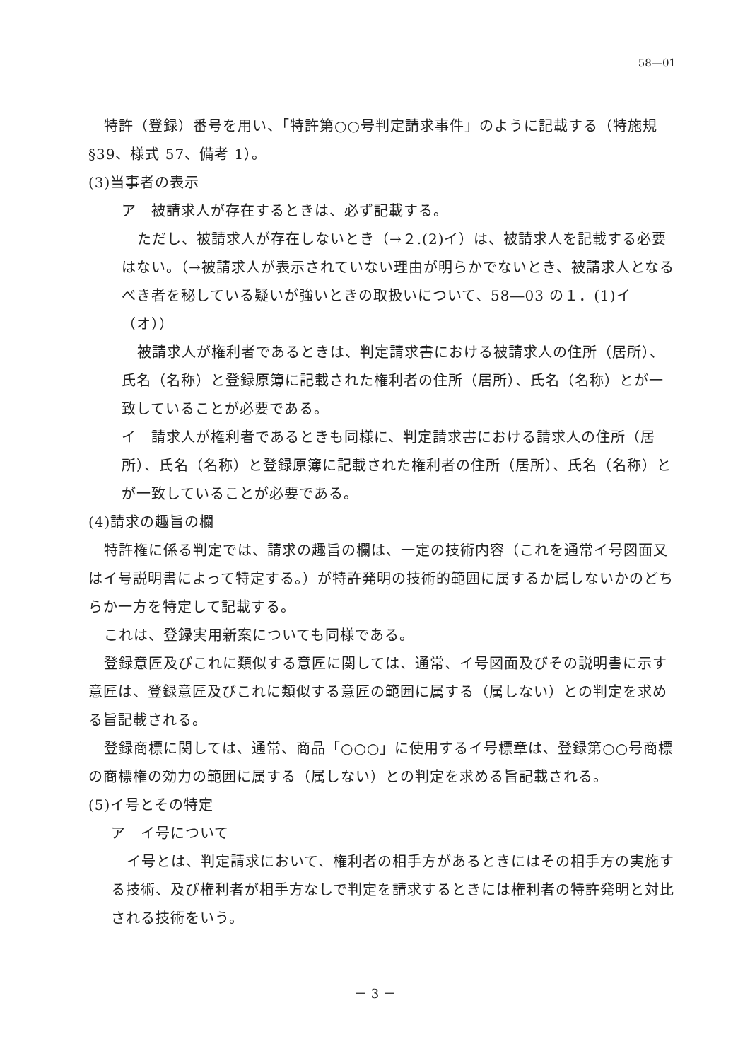58―01
特許（登録）番号を用い、「特許第○○号判定請求事件」のように記載する（特施規§39、様式 57、備考 1）。
(3)当事者の表示
ア　被請求人が存在するときは、必ず記載する。
ただし、被請求人が存在しないとき（→２.(2)イ）は、被請求人を記載する必要はない。（→被請求人が表示されていない理由が明らかでないとき、被請求人となるべき者を秘している疑いが強いときの取扱いについて、58―03 の１．(1)イ（オ））
被請求人が権利者であるときは、判定請求書における被請求人の住所（居所）、氏名（名称）と登録原簿に記載された権利者の住所（居所）、氏名（名称）とが一致していることが必要である。
イ　請求人が権利者であるときも同様に、判定請求書における請求人の住所（居所）、氏名（名称）と登録原簿に記載された権利者の住所（居所）、氏名（名称）とが一致していることが必要である。
(4)請求の趣旨の欄
特許権に係る判定では、請求の趣旨の欄は、一定の技術内容（これを通常イ号図面又はイ号説明書によって特定する。）が特許発明の技術的範囲に属するか属しないかのどちらか一方を特定して記載する。
これは、登録実用新案についても同様である。
登録意匠及びこれに類似する意匠に関しては、通常、イ号図面及びその説明書に示す意匠は、登録意匠及びこれに類似する意匠の範囲に属する（属しない）との判定を求める旨記載される。
登録商標に関しては、通常、商品「○○○」に使用するイ号標章は、登録第○○号商標の商標権の効力の範囲に属する（属しない）との判定を求める旨記載される。
(5)イ号とその特定
ア　イ号について
イ号とは、判定請求において、権利者の相手方があるときにはその相手方の実施する技術、及び権利者が相手方なしで判定を請求するときには権利者の特許発明と対比される技術をいう。
－ 3 －